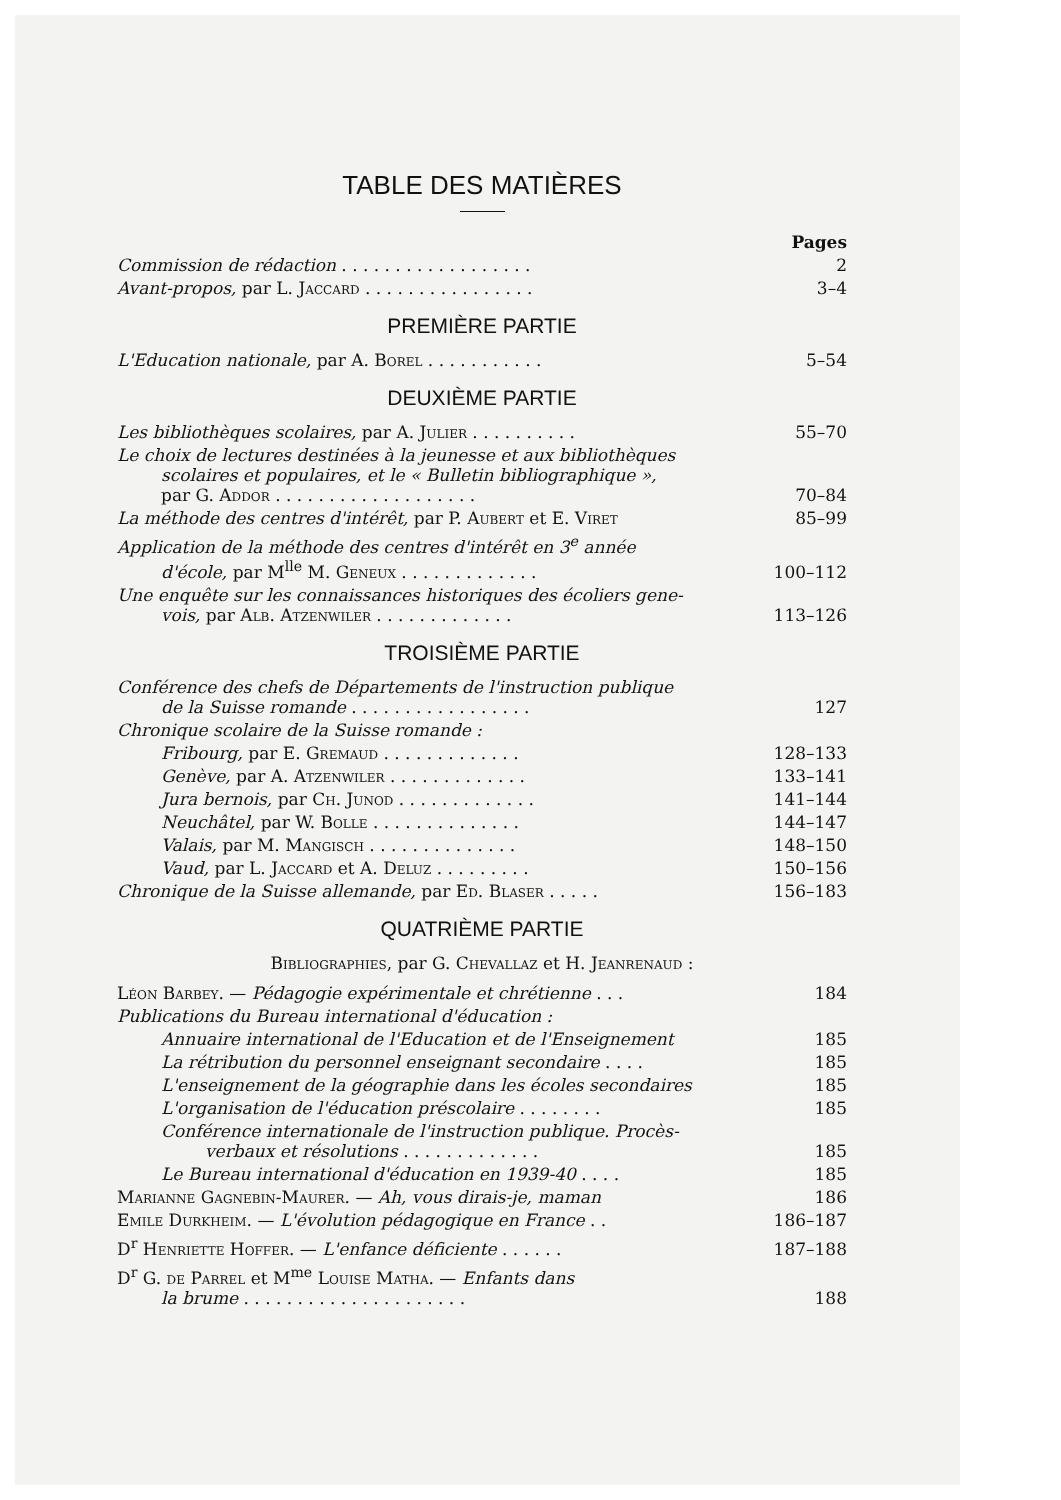TABLE DES MATIÈRES
Pages
Commission de rédaction . . . . . . . . . . . . . . . . . . 2
Avant-propos, par L. Jaccard . . . . . . . . . . . . . . . . 3–4
PREMIÈRE PARTIE
L'Education nationale, par A. Borel . . . . . . . . . . . 5–54
DEUXIÈME PARTIE
Les bibliothèques scolaires, par A. Julier . . . . . . . . . . 55–70
Le choix de lectures destinées à la jeunesse et aux bibliothèques
scolaires et populaires, et le « Bulletin bibliographique »,
par G. Addor . . . . . . . . . . . . . . . . . . . 70–84
La méthode des centres d'intérêt, par P. Aubert et E. Viret 85–99
Application de la méthode des centres d'intérêt en 3<sup>e</sup> année
d'école, par M<sup>lle</sup> M. Geneux . . . . . . . . . . . . . 100–112
Une enquête sur les connaissances historiques des écoliers gene-
vois, par Alb. Atzenwiler . . . . . . . . . . . . . 113–126
TROISIÈME PARTIE
Conférence des chefs de Départements de l'instruction publique
de la Suisse romande . . . . . . . . . . . . . . . . . 127
Chronique scolaire de la Suisse romande :
Fribourg, par E. Gremaud . . . . . . . . . . . . . 128–133
Genève, par A. Atzenwiler . . . . . . . . . . . . . 133–141
Jura bernois, par Ch. Junod . . . . . . . . . . . . . 141–144
Neuchâtel, par W. Bolle . . . . . . . . . . . . . . 144–147
Valais, par M. Mangisch . . . . . . . . . . . . . . 148–150
Vaud, par L. Jaccard et A. Deluz . . . . . . . . . 150–156
Chronique de la Suisse allemande, par Ed. Blaser . . . . . 156–183
QUATRIÈME PARTIE
Bibliographies, par G. Chevallaz et H. Jeanrenaud :
Léon Barbey. — Pédagogie expérimentale et chrétienne . . . 184
Publications du Bureau international d'éducation :
Annuaire international de l'Education et de l'Enseignement 185
La rétribution du personnel enseignant secondaire . . . . 185
L'enseignement de la géographie dans les écoles secondaires 185
L'organisation de l'éducation préscolaire . . . . . . . . 185
Conférence internationale de l'instruction publique. Procès-
verbaux et résolutions . . . . . . . . . . . . . 185
Le Bureau international d'éducation en 1939-40 . . . . 185
Marianne Gagnebin-Maurer. — Ah, vous dirais-je, maman 186
Emile Durkheim. — L'évolution pédagogique en France . . 186–187
D<sup>r</sup> Henriette Hoffer. — L'enfance déficiente . . . . . . 187–188
D<sup>r</sup> G. de Parrel et M<sup>me</sup> Louise Matha. — Enfants dans
la brume . . . . . . . . . . . . . . . . . . . . . 188